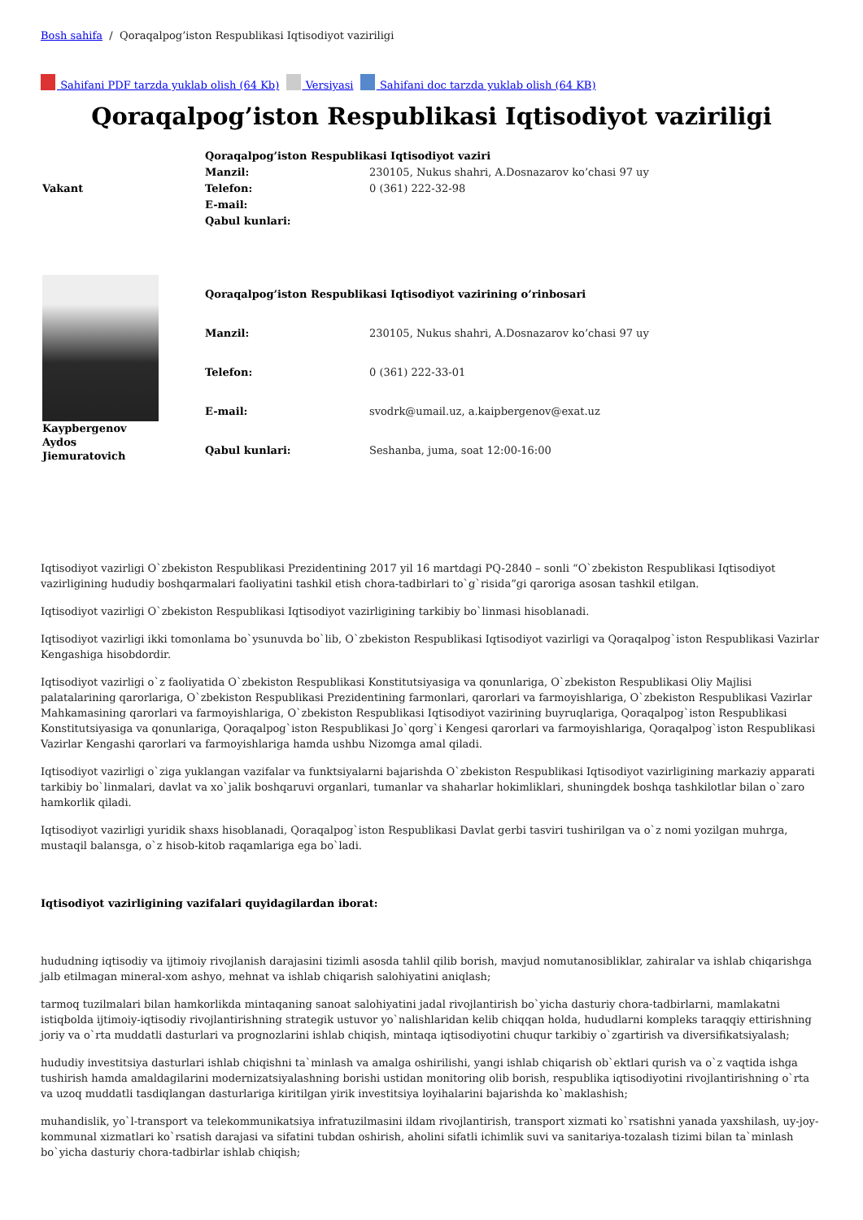Bosh sahifa / Qoraqalpog’iston Respublikasi Iqtisodiyot vaziriligi
Sahifani PDF tarzda yuklab olish (64 Kb) Versiyasi Sahifani doc tarzda yuklab olish (64 KB)
Qoraqalpog’iston Respublikasi Iqtisodiyot vaziriligi
| Vakant | Qoraqalpog’iston Respublikasi Iqtisodiyot vaziri | |
| | Manzil: | 230105, Nukus shahri, A.Dosnazarov ko’chasi 97 uy |
| | Telefon: | 0 (361) 222-32-98 |
| | E-mail: | |
| | Qabul kunlari: | |
| Kaypbergenov Aydos Jiemuratovich | Qoraqalpog’iston Respublikasi Iqtisodiyot vazirining o’rinbosari | |
| | Manzil: | 230105, Nukus shahri, A.Dosnazarov ko’chasi 97 uy |
| | Telefon: | 0 (361) 222-33-01 |
| | E-mail: | svodrk@umail.uz, a.kaipbergenov@exat.uz |
| | Qabul kunlari: | Seshanba, juma, soat 12:00-16:00 |
Iqtisodiyot vazirligi O`zbekiston Respublikasi Prezidentining 2017 yil 16 martdagi PQ-2840 – sonli “O`zbekiston Respublikasi Iqtisodiyot vazirligining hududiy boshqarmalari faoliyatini tashkil etish chora-tadbirlari to`g`risida”gi qaroriga asosan tashkil etilgan.
Iqtisodiyot vazirligi O`zbekiston Respublikasi Iqtisodiyot vazirligining tarkibiy bo`linmasi hisoblanadi.
Iqtisodiyot vazirligi ikki tomonlama bo`ysunuvda bo`lib, O`zbekiston Respublikasi Iqtisodiyot vazirligi va Qoraqalpog`iston Respublikasi Vazirlar Kengashiga hisobdordir.
Iqtisodiyot vazirligi o`z faoliyatida O`zbekiston Respublikasi Konstitutsiyasiga va qonunlariga, O`zbekiston Respublikasi Oliy Majlisi palatalarining qarorlariga, O`zbekiston Respublikasi Prezidentining farmonlari, qarorlari va farmoyishlariga, O`zbekiston Respublikasi Vazirlar Mahkamasining qarorlari va farmoyishlariga, O`zbekiston Respublikasi Iqtisodiyot vazirining buyruqlariga, Qoraqalpog`iston Respublikasi Konstitutsiyasiga va qonunlariga, Qoraqalpog`iston Respublikasi Jo`qorg`i Kengesi qarorlari va farmoyishlariga, Qoraqalpog`iston Respublikasi Vazirlar Kengashi qarorlari va farmoyishlariga hamda ushbu Nizomga amal qiladi.
Iqtisodiyot vazirligi o`ziga yuklangan vazifalar va funktsiyalarni bajarishda O`zbekiston Respublikasi Iqtisodiyot vazirligining markaziy apparati tarkibiy bo`linmalari, davlat va xo`jalik boshqaruvi organlari, tumanlar va shaharlar hokimliklari, shuningdek boshqa tashkilotlar bilan o`zaro hamkorlik qiladi.
Iqtisodiyot vazirligi yuridik shaxs hisoblanadi, Qoraqalpog`iston Respublikasi Davlat gerbi tasviri tushirilgan va o`z nomi yozilgan muhrga, mustaqil balansga, o`z hisob-kitob raqamlariga ega bo`ladi.
Iqtisodiyot vazirligining vazifalari quyidagilardan iborat:
hududning iqtisodiy va ijtimoiy rivojlanish darajasini tizimli asosda tahlil qilib borish, mavjud nomutanosibliklar, zahiralar va ishlab chiqarishga jalb etilmagan mineral-xom ashyo, mehnat va ishlab chiqarish salohiyatini aniqlash;
tarmoq tuzilmalari bilan hamkorlikda mintaqaning sanoat salohiyatini jadal rivojlantirish bo`yicha dasturiy chora-tadbirlarni, mamlakatni istiqbolda ijtimoiy-iqtisodiy rivojlantirishning strategik ustuvor yo`nalishlaridan kelib chiqqan holda, hududlarni kompleks taraqqiy ettirishning joriy va o`rta muddatli dasturlari va prognozlarini ishlab chiqish, mintaqa iqtisodiyotini chuqur tarkibiy o`zgartirish va diversifikatsiyalash;
hududiy investitsiya dasturlari ishlab chiqishni ta`minlash va amalga oshirilishi, yangi ishlab chiqarish ob`ektlari qurish va o`z vaqtida ishga tushirish hamda amaldagilarini modernizatsiyalashning borishi ustidan monitoring olib borish, respublika iqtisodiyotini rivojlantirishning o`rta va uzoq muddatli tasdiqlangan dasturlariga kiritilgan yirik investitsiya loyihalarini bajarishda ko`maklashish;
muhandislik, yo`l-transport va telekommunikatsiya infratuzilmasini ildam rivojlantirish, transport xizmati ko`rsatishni yanada yaxshilash, uy-joy-kommunal xizmatlari ko`rsatish darajasi va sifatini tubdan oshirish, aholini sifatli ichimlik suvi va sanitariya-tozalash tizimi bilan ta`minlash bo`yicha dasturiy chora-tadbirlar ishlab chiqish;